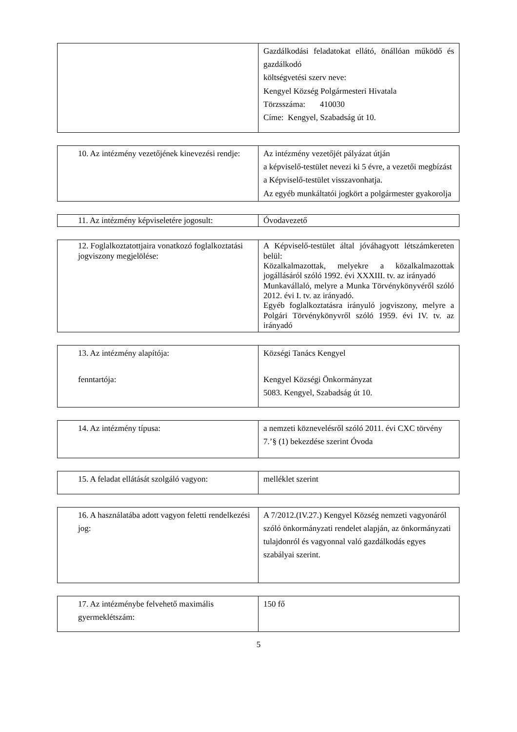| | Gazdálkodási feladatokat ellátó, önállóan működő és gazdálkodó költségvetési szerv neve: Kengyel Község Polgármesteri Hivatala Törzsszáma: 410030 Címe: Kengyel, Szabadság út 10. |
| 10. Az intézmény vezetőjének kinevezési rendje: | Az intézmény vezetőjét pályázat útján a képviselő-testület nevezi ki 5 évre, a vezetői megbízást a Képviselő-testület visszavonhatja. Az egyéb munkáltatói jogkört a polgármester gyakorolja |
| 11. Az intézmény képviseletére jogosult: | Óvodavezető |
| 12. Foglalkoztatottjaira vonatkozó foglalkoztatási jogviszony megjelölése: | A Képviselő-testület által jóváhagyott létszámkereten belül: Közalkalmazottak, melyekre a közalkalmazottak jogállásáról szóló 1992. évi XXXIII. tv. az irányadó Munkavállaló, melyre a Munka Törvénykönyvéről szóló 2012. évi I. tv. az irányadó. Egyéb foglalkoztatásra irányuló jogviszony, melyre a Polgári Törvénykönyvről szóló 1959. évi IV. tv. az irányadó |
| 13. Az intézmény alapítója: fenntartója: | Községi Tanács Kengyel Kengyel Községi Önkormányzat 5083. Kengyel, Szabadság út 10. |
| 14. Az intézmény típusa: | a nemzeti köznevelésről szóló 2011. évi CXC törvény 7.’§ (1) bekezdése szerint Óvoda |
| 15. A feladat ellátását szolgáló vagyon: | melléklet szerint |
| 16. A használatába adott vagyon feletti rendelkezési jog: | A 7/2012.(IV.27.) Kengyel Község nemzeti vagyonáról szóló önkormányzati rendelet alapján, az önkormányzati tulajdonról és vagyonnal való gazdálkodás egyes szabályai szerint. |
| 17. Az intézménybe felvehető maximális gyermeklétszám: | 150 fő |
5